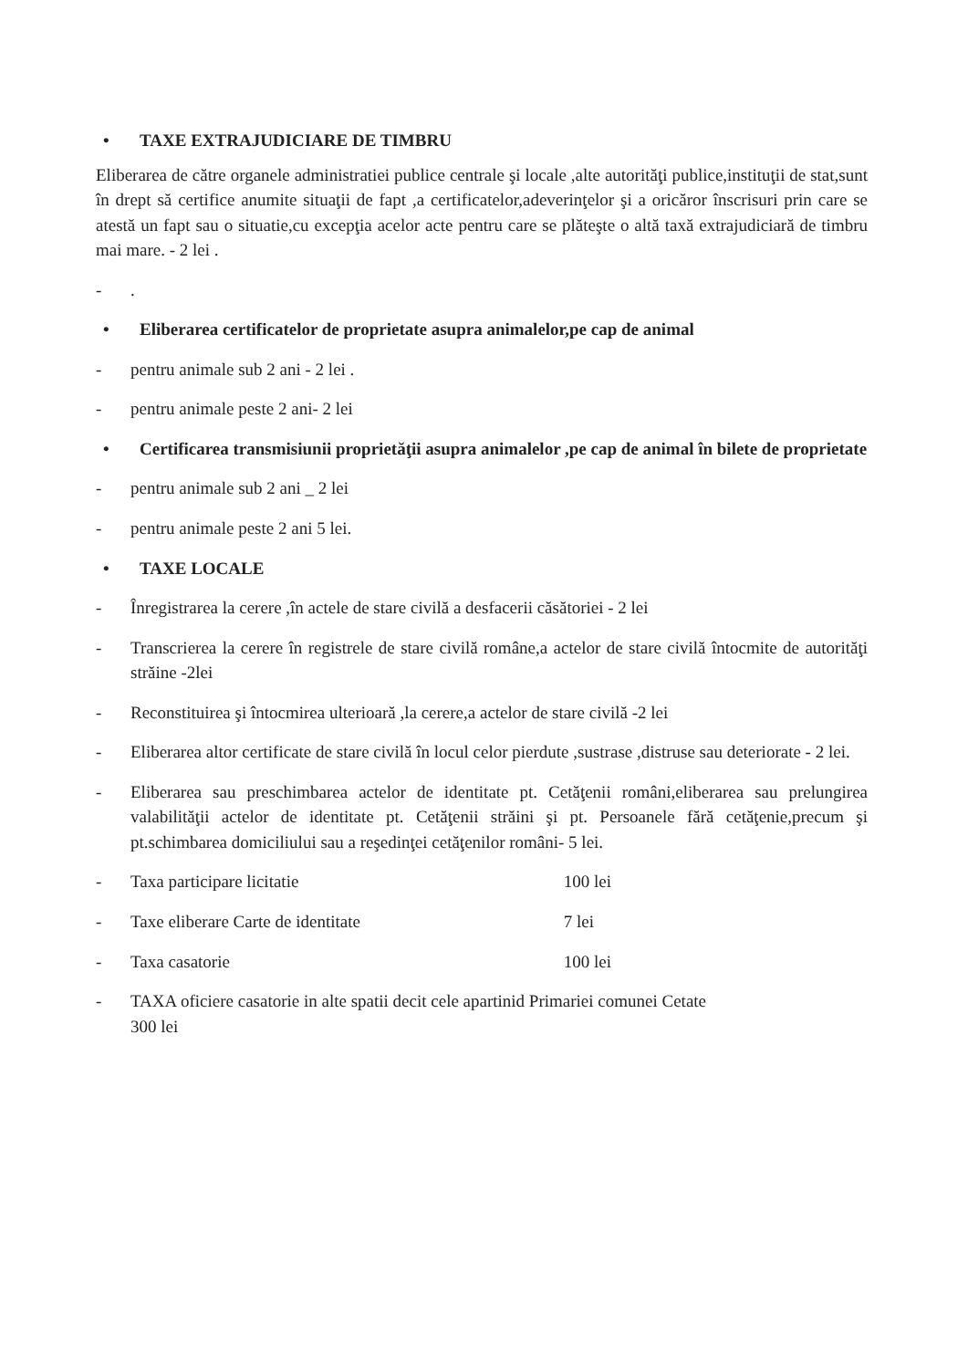• TAXE EXTRAJUDICIARE DE TIMBRU
Eliberarea de către organele administratiei publice centrale şi locale ,alte autorităţi publice,instituţii de stat,sunt în drept să certifice anumite situaţii de fapt ,a certificatelor,adeverinţelor şi a oricăror înscrisuri prin care se atestă un fapt sau o situatie,cu excepţia acelor acte pentru care se plăteşte o altă taxă extrajudiciară de timbru mai mare. - 2 lei .
-.
• Eliberarea certificatelor de proprietate asupra animalelor,pe cap de animal
- pentru animale sub 2 ani - 2 lei .
- pentru animale peste 2 ani- 2 lei
• Certificarea transmisiunii proprietăţii asupra animalelor ,pe cap de animal în bilete de proprietate
- pentru animale sub 2 ani _ 2 lei
- pentru animale peste 2 ani 5 lei.
• TAXE LOCALE
- Înregistrarea la cerere ,în actele de stare civilă a desfacerii căsătoriei - 2 lei
- Transcrierea la cerere în registrele de stare civilă române,a actelor de stare civilă întocmite de autorităţi străine -2lei
- Reconstituirea şi întocmirea ulterioară ,la cerere,a actelor de stare civilă -2 lei
- Eliberarea altor certificate de stare civilă în locul celor pierdute ,sustrase ,distruse sau deteriorate - 2 lei.
- Eliberarea sau preschimbarea actelor de identitate pt. Cetăţenii români,eliberarea sau prelungirea valabilităţii actelor de identitate pt. Cetăţenii străini şi pt. Persoanele fără cetăţenie,precum şi pt.schimbarea domiciliului sau a reşedinţei cetăţenilor români- 5 lei.
- Taxa participare licitatie 100 lei
- Taxe eliberare Carte de identitate 7 lei
- Taxa casatorie 100 lei
- TAXA oficiere casatorie in alte spatii decit cele apartinid Primariei comunei Cetate
300 lei